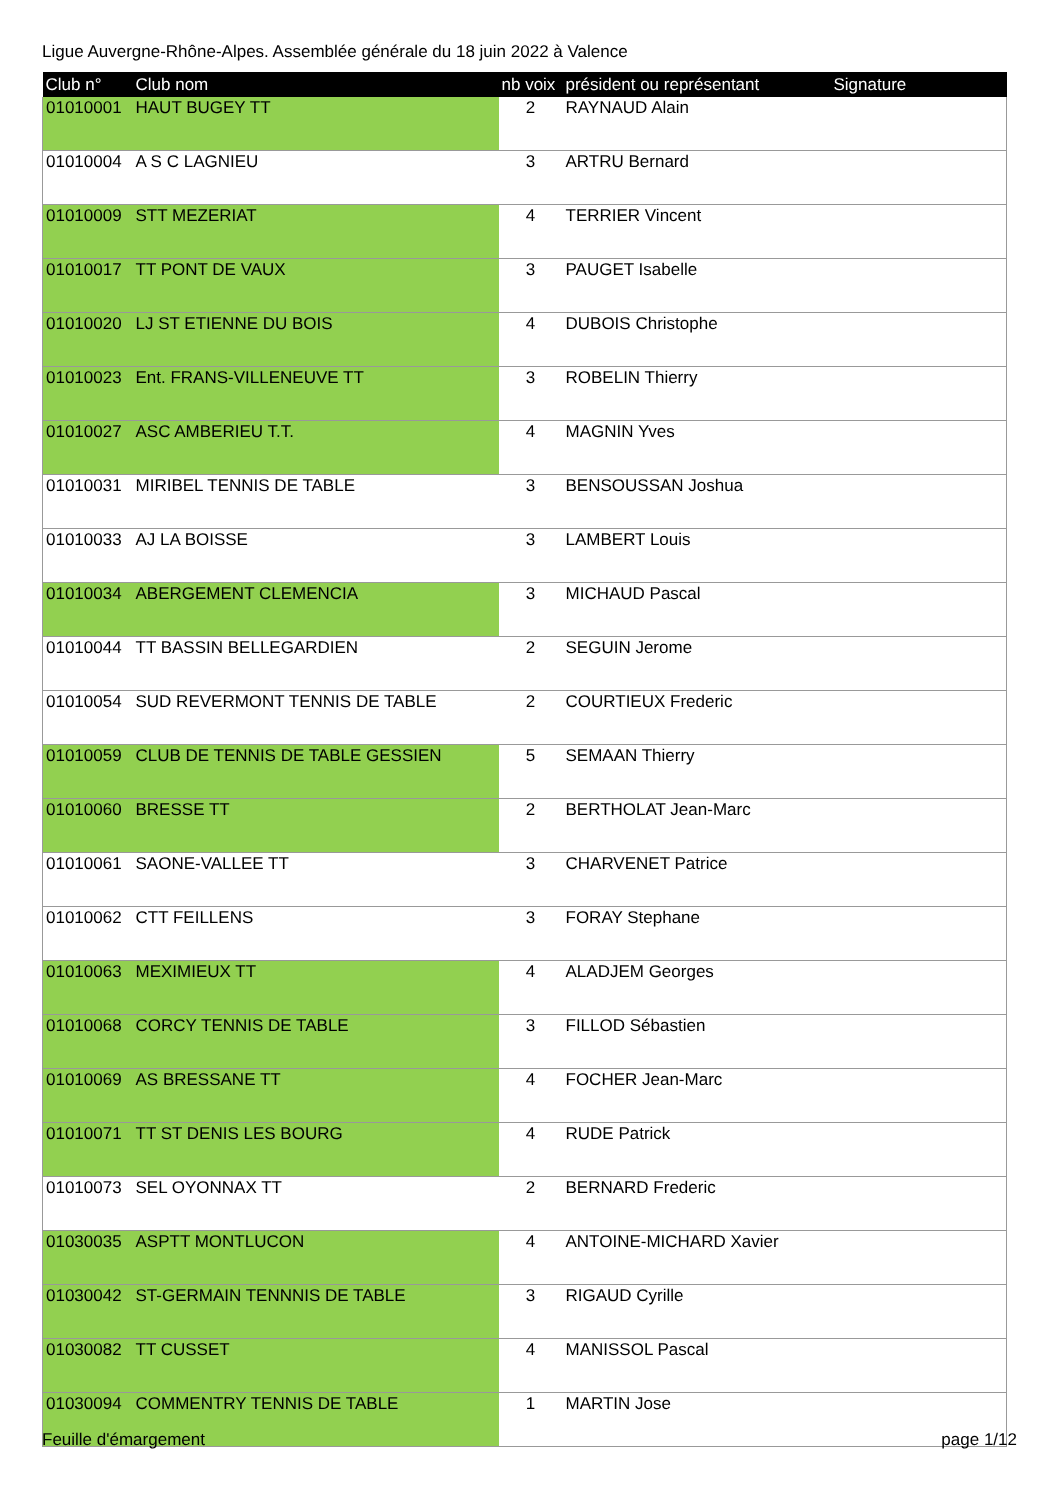Ligue Auvergne-Rhône-Alpes. Assemblée générale du 18 juin 2022 à Valence
| Club n° | Club nom | nb voix | président ou représentant | Signature |
| --- | --- | --- | --- | --- |
| 01010001 | HAUT BUGEY TT | 2 | RAYNAUD Alain | |
| 01010004 | A S C LAGNIEU | 3 | ARTRU Bernard | |
| 01010009 | STT MEZERIAT | 4 | TERRIER Vincent | |
| 01010017 | TT PONT DE VAUX | 3 | PAUGET Isabelle | |
| 01010020 | LJ ST ETIENNE DU BOIS | 4 | DUBOIS Christophe | |
| 01010023 | Ent. FRANS-VILLENEUVE TT | 3 | ROBELIN Thierry | |
| 01010027 | ASC AMBERIEU T.T. | 4 | MAGNIN Yves | |
| 01010031 | MIRIBEL TENNIS DE TABLE | 3 | BENSOUSSAN Joshua | |
| 01010033 | AJ LA BOISSE | 3 | LAMBERT Louis | |
| 01010034 | ABERGEMENT CLEMENCIA | 3 | MICHAUD Pascal | |
| 01010044 | TT BASSIN BELLEGARDIEN | 2 | SEGUIN Jerome | |
| 01010054 | SUD REVERMONT TENNIS DE TABLE | 2 | COURTIEUX Frederic | |
| 01010059 | CLUB DE TENNIS DE TABLE GESSIEN | 5 | SEMAAN Thierry | |
| 01010060 | BRESSE TT | 2 | BERTHOLAT Jean-Marc | |
| 01010061 | SAONE-VALLEE TT | 3 | CHARVENET Patrice | |
| 01010062 | CTT FEILLENS | 3 | FORAY Stephane | |
| 01010063 | MEXIMIEUX TT | 4 | ALADJEM Georges | |
| 01010068 | CORCY TENNIS DE TABLE | 3 | FILLOD Sébastien | |
| 01010069 | AS BRESSANE TT | 4 | FOCHER Jean-Marc | |
| 01010071 | TT ST DENIS LES BOURG | 4 | RUDE Patrick | |
| 01010073 | SEL OYONNAX TT | 2 | BERNARD Frederic | |
| 01030035 | ASPTT MONTLUCON | 4 | ANTOINE-MICHARD Xavier | |
| 01030042 | ST-GERMAIN TENNNIS DE TABLE | 3 | RIGAUD Cyrille | |
| 01030082 | TT CUSSET | 4 | MANISSOL Pascal | |
| 01030094 | COMMENTRY TENNIS DE TABLE | 1 | MARTIN Jose | |
Feuille d'émargement page 1/12